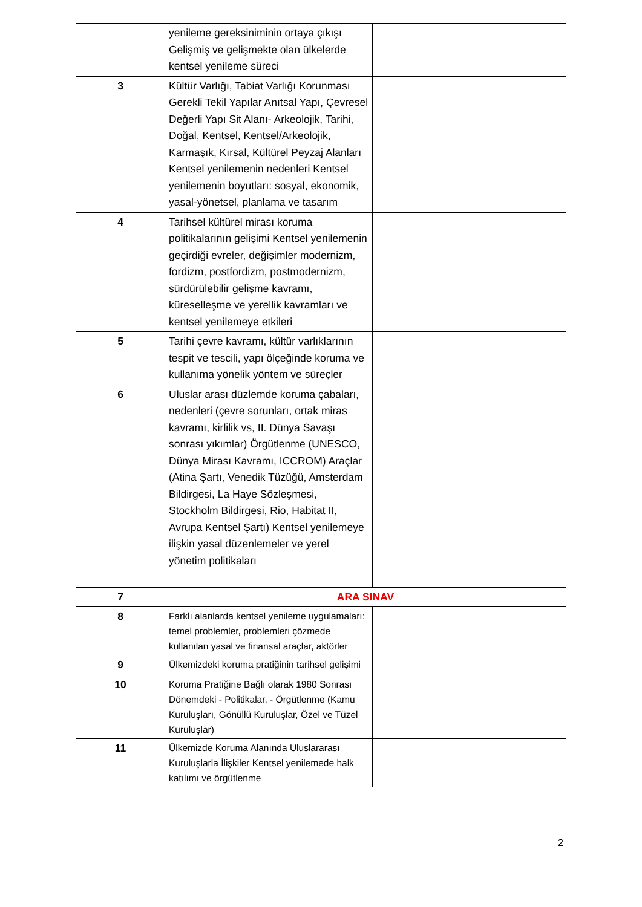| | yenileme gereksiniminin ortaya çıkışı Gelişmiş ve gelişmekte olan ülkelerde kentsel yenileme süreci | |
| 3 | Kültür Varlığı, Tabiat Varlığı Korunması Gerekli Tekil Yapılar Anıtsal Yapı, Çevresel Değerli Yapı Sit Alanı- Arkeolojik, Tarihi, Doğal, Kentsel, Kentsel/Arkeolojik, Karmaşık, Kırsal, Kültürel Peyzaj Alanları Kentsel yenilemenin nedenleri Kentsel yenilemenin boyutları: sosyal, ekonomik, yasal-yönetsel, planlama ve tasarım | |
| 4 | Tarihsel kültürel mirası koruma politikalarının gelişimi Kentsel yenilemenin geçirdiği evreler, değişimler modernizm, fordizm, postfordizm, postmodernizm, sürdürülebilir gelişme kavramı, küreselleşme ve yerellik kavramları ve kentsel yenilemeye etkileri | |
| 5 | Tarihi çevre kavramı, kültür varlıklarının tespit ve tescili, yapı ölçeğinde koruma ve kullanıma yönelik yöntem ve süreçler | |
| 6 | Uluslar arası düzlemde koruma çabaları, nedenleri (çevre sorunları, ortak miras kavramı, kirlilik vs, II. Dünya Savaşı sonrası yıkımlar) Örgütlenme (UNESCO, Dünya Mirası Kavramı, ICCROM) Araçlar (Atina Şartı, Venedik Tüzüğü, Amsterdam Bildirgesi, La Haye Sözleşmesi, Stockholm Bildirgesi, Rio, Habitat II, Avrupa Kentsel Şartı) Kentsel yenilemeye ilişkin yasal düzenlemeler ve yerel yönetim politikaları | |
| 7 | ARA SINAV | |
| 8 | Farklı alanlarda kentsel yenileme uygulamaları: temel problemler, problemleri çözmede kullanılan yasal ve finansal araçlar, aktörler | |
| 9 | Ülkemizdeki koruma pratiğinin tarihsel gelişimi | |
| 10 | Koruma Pratiğine Bağlı olarak 1980 Sonrası Dönemdeki - Politikalar, - Örgütlenme (Kamu Kuruluşları, Gönüllü Kuruluşlar, Özel ve Tüzel Kuruluşlar) | |
| 11 | Ülkemizde Koruma Alanında Uluslararası Kuruluşlarla İlişkiler Kentsel yenilemede halk katılımı ve örgütlenme | |
2